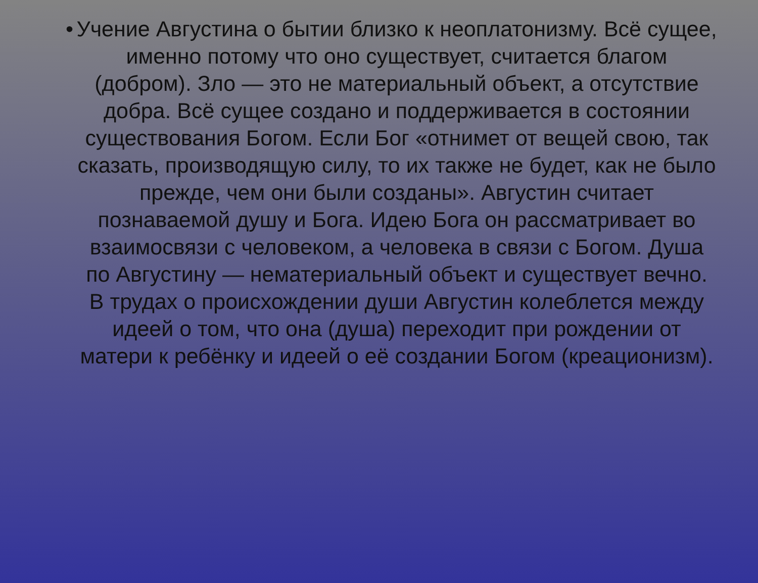• Учение Августина о бытии близко к неоплатонизму. Всё сущее, именно потому что оно существует, считается благом (добром). Зло — это не материальный объект, а отсутствие добра. Всё сущее создано и поддерживается в состоянии существования Богом. Если Бог «отнимет от вещей свою, так сказать, производящую силу, то их также не будет, как не было прежде, чем они были созданы». Августин считает познаваемой душу и Бога. Идею Бога он рассматривает во взаимосвязи с человеком, а человека в связи с Богом. Душа по Августину — нематериальный объект и существует вечно. В трудах о происхождении души Августин колеблется между идеей о том, что она (душа) переходит при рождении от матери к ребёнку и идеей о её создании Богом (креационизм).